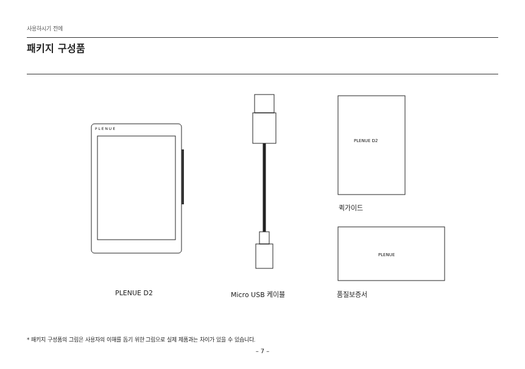사용하시기 전에
패키지 구성품
P L E N U E
PLENUE D2
PLENUE
퀵가이드
PLENUE D2 Micro USB 케이블 품질보증서
* 패키지 구성품의 그림은 사용자의 이해를 돕기 위한 그림으로 실제 제품과는 차이가 있을 수 있습니다.
– 7 –